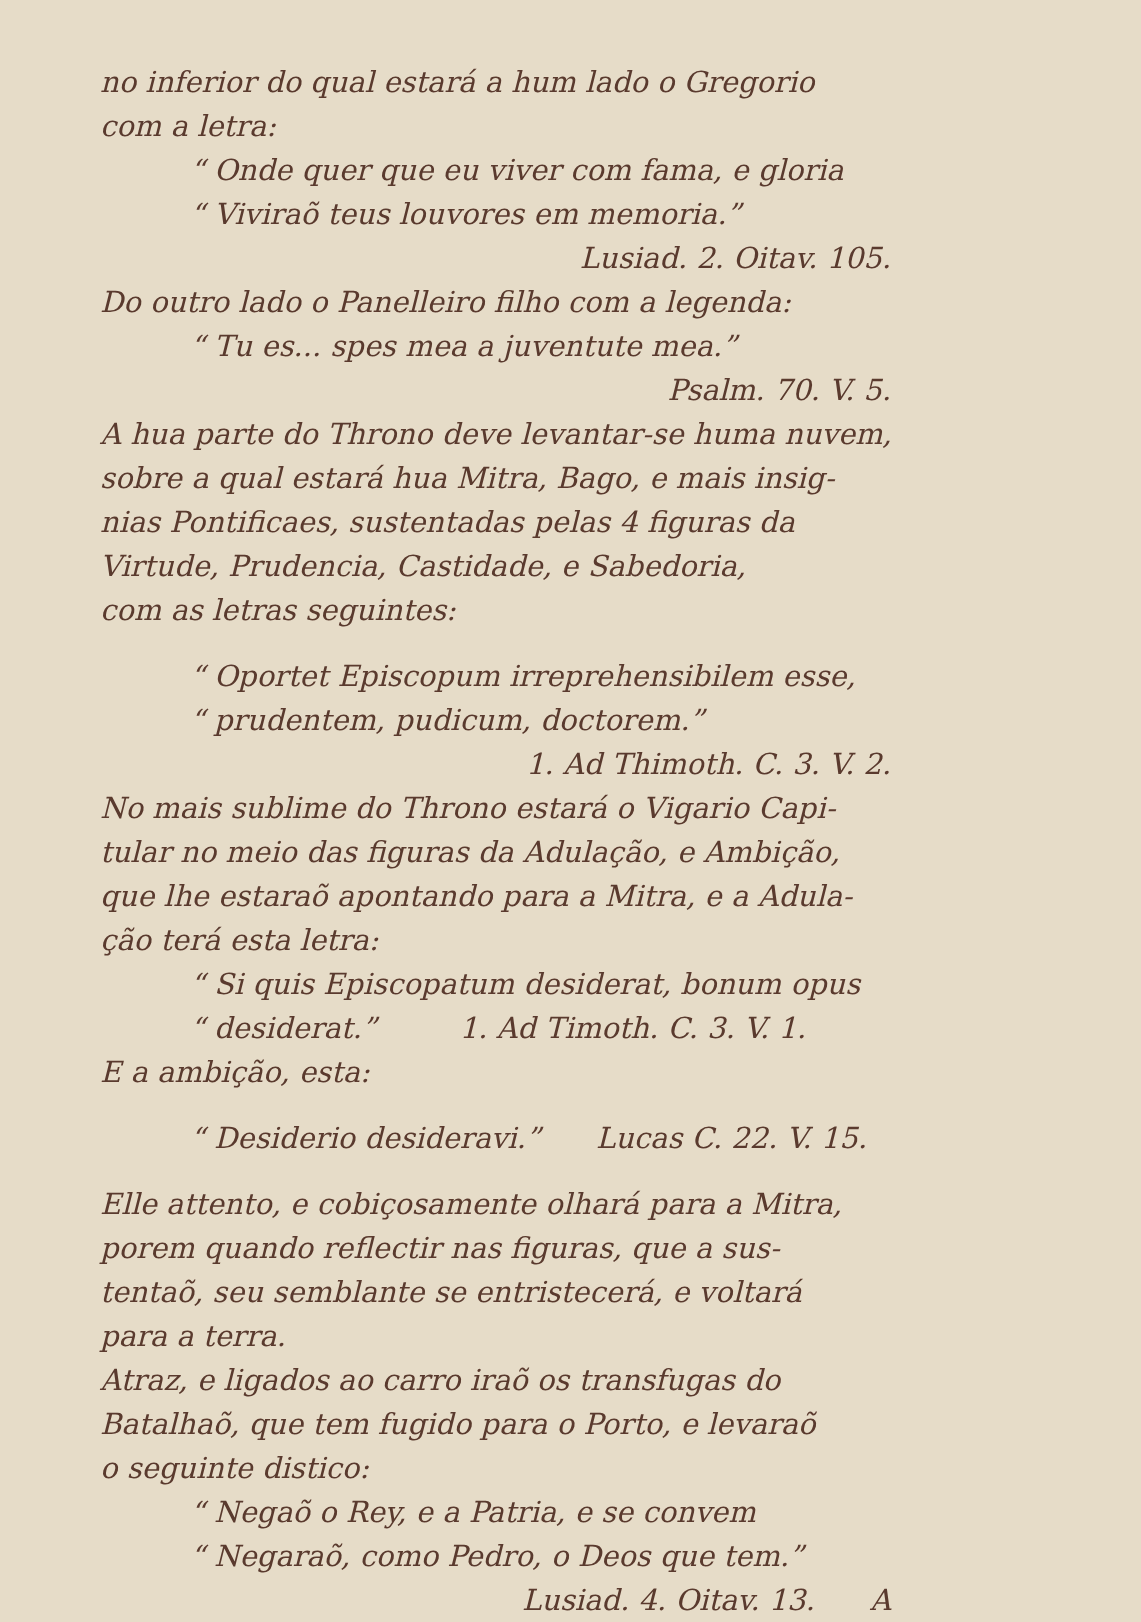no inferior do qual estará a hum lado o Gregorio
com a letra:
“ Onde quer que eu viver com fama, e gloria
“ Viviraõ teus louvores em memoria.”
Lusiad. 2. Oitav. 105.
Do outro lado o Panelleiro filho com a legenda:
“ Tu es... spes mea a juventute mea.”
Psalm. 70. V. 5.
A hua parte do Throno deve levantar-se huma nuvem,
sobre a qual estará hua Mitra, Bago, e mais insig-
nias Pontificaes, sustentadas pelas 4 figuras da
Virtude, Prudencia, Castidade, e Sabedoria,
com as letras seguintes:
“ Oportet Episcopum irreprehensibilem esse,
“ prudentem, pudicum, doctorem.”
1. Ad Thimoth. C. 3. V. 2.
No mais sublime do Throno estará o Vigario Capi-
tular no meio das figuras da Adulação, e Ambição,
que lhe estaraõ apontando para a Mitra, e a Adula-
ção terá esta letra:
“ Si quis Episcopatum desiderat, bonum opus
“ desiderat.” 1. Ad Timoth. C. 3. V. 1.
E a ambição, esta:
“ Desiderio desideravi.” Lucas C. 22. V. 15.
Elle attento, e cobiçosamente olhará para a Mitra,
porem quando reflectir nas figuras, que a sus-
tentaõ, seu semblante se entristecerá, e voltará
para a terra.
Atraz, e ligados ao carro iraõ os transfugas do
Batalhaõ, que tem fugido para o Porto, e levaraõ
o seguinte distico:
“ Negaõ o Rey, e a Patria, e se convem
“ Negaraõ, como Pedro, o Deos que tem.”
Lusiad. 4. Oitav. 13. A